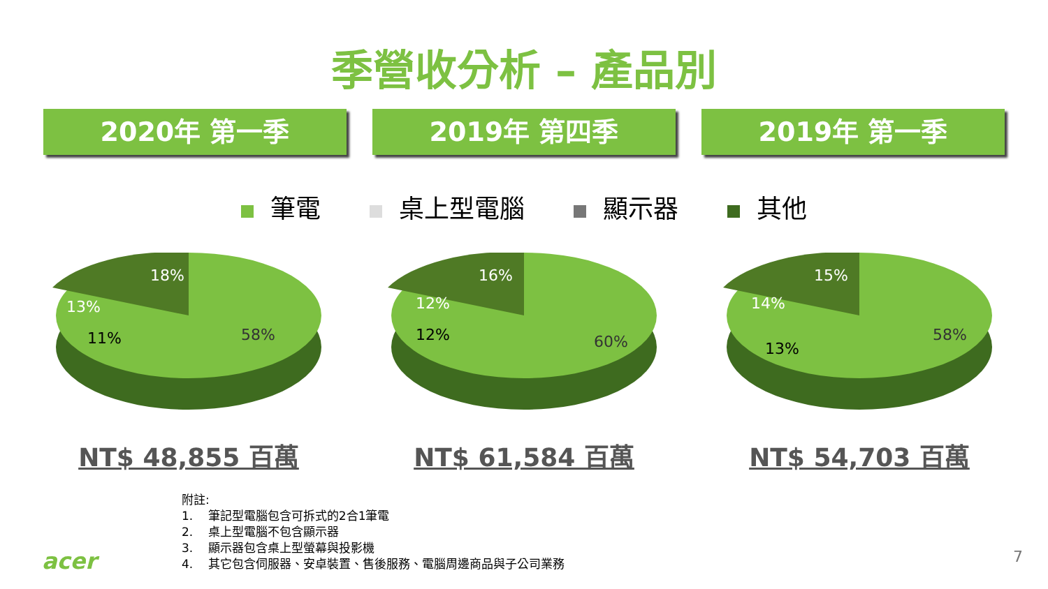季營收分析 – 產品別
2020年 第一季 2019年 第四季 2019年 第一季
筆電 桌上型電腦 顯示器 其他
18%
13%
11%
58%
NT$ 48,855 百萬
16%
12%
12%
60%
NT$ 61,584 百萬
15%
14%
13%
58%
NT$ 54,703 百萬
附註:
1. 筆記型電腦包含可拆式的2合1筆電
2. 桌上型電腦不包含顯示器
3. 顯示器包含桌上型螢幕與投影機
4. 其它包含伺服器、安卓裝置、售後服務、電腦周邊商品與子公司業務
acer 7